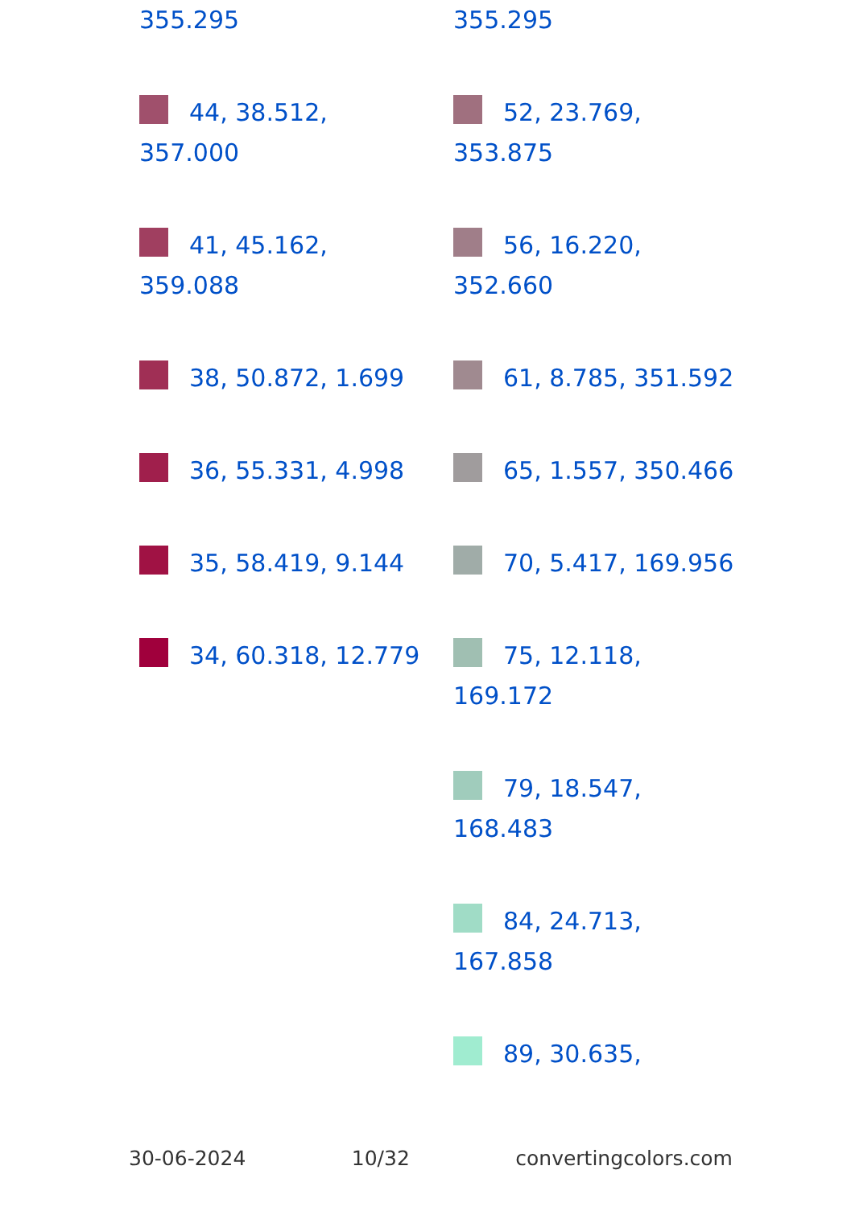355.295
44, 38.512, 357.000
41, 45.162, 359.088
38, 50.872, 1.699
36, 55.331, 4.998
35, 58.419, 9.144
34, 60.318, 12.779
355.295
52, 23.769, 353.875
56, 16.220, 352.660
61, 8.785, 351.592
65, 1.557, 350.466
70, 5.417, 169.956
75, 12.118, 169.172
79, 18.547, 168.483
84, 24.713, 167.858
89, 30.635,
30-06-2024 10/32 convertingcolors.com